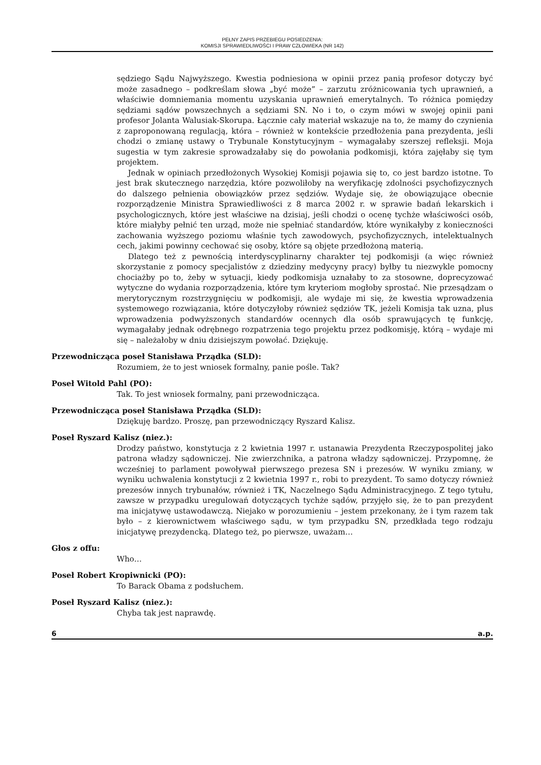PEŁNY ZAPIS PRZEBIEGU POSIEDZENIA:
KOMISJI SPRAWIEDLIWOŚCI I PRAW CZŁOWIEKA (NR 142)
sędziego Sądu Najwyższego. Kwestia podniesiona w opinii przez panią profesor dotyczy być może zasadnego – podkreślam słowa „być może” – zarzutu zróżnicowania tych uprawnień, a właściwie domniemania momentu uzyskania uprawnień emerytalnych. To różnica pomiędzy sędziami sądów powszechnych a sędziami SN. No i to, o czym mówi w swojej opinii pani profesor Jolanta Walusiak-Skorupa. Łącznie cały materiał wskazuje na to, że mamy do czynienia z zaproponowaną regulacją, która – również w kontekście przedłożenia pana prezydenta, jeśli chodzi o zmianę ustawy o Trybunale Konstytucyjnym – wymagałaby szerszej refleksji. Moja sugestia w tym zakresie sprowadzałaby się do powołania podkomisji, która zajęłaby się tym projektem.
Jednak w opiniach przedłożonych Wysokiej Komisji pojawia się to, co jest bardzo istotne. To jest brak skutecznego narzędzia, które pozwoliłoby na weryfikację zdolności psychofizycznych do dalszego pełnienia obowiązków przez sędziów. Wydaje się, że obowiązujące obecnie rozporządzenie Ministra Sprawiedliwości z 8 marca 2002 r. w sprawie badań lekarskich i psychologicznych, które jest właściwe na dzisiaj, jeśli chodzi o ocenę tychże właściwości osób, które miałyby pełnić ten urząd, może nie spełniać standardów, które wynikałyby z konieczności zachowania wyższego poziomu właśnie tych zawodowych, psychofizycznych, intelektualnych cech, jakimi powinny cechować się osoby, które są objęte przedłożoną materią.
Dlatego też z pewnością interdyscyplinarny charakter tej podkomisji (a więc również skorzystanie z pomocy specjalistów z dziedziny medycyny pracy) byłby tu niezwykle pomocny chociażby po to, żeby w sytuacji, kiedy podkomisja uznałaby to za stosowne, doprecyzować wytyczne do wydania rozporządzenia, które tym kryteriom mogłoby sprostać. Nie przesądzam o merytorycznym rozstrzygnięciu w podkomisji, ale wydaje mi się, że kwestia wprowadzenia systemowego rozwiązania, które dotyczyłoby również sędziów TK, jeżeli Komisja tak uzna, plus wprowadzenia podwyższonych standardów ocennych dla osób sprawujących tę funkcję, wymagałaby jednak odrębnego rozpatrzenia tego projektu przez podkomisję, którą – wydaje mi się – należałoby w dniu dzisiejszym powołać. Dziękuję.
Przewodnicząca poseł Stanisława Prządka (SLD):
Rozumiem, że to jest wniosek formalny, panie pośle. Tak?
Poseł Witold Pahl (PO):
Tak. To jest wniosek formalny, pani przewodnicząca.
Przewodnicząca poseł Stanisława Prządka (SLD):
Dziękuję bardzo. Proszę, pan przewodniczący Ryszard Kalisz.
Poseł Ryszard Kalisz (niez.):
Drodzy państwo, konstytucja z 2 kwietnia 1997 r. ustanawia Prezydenta Rzeczypospolitej jako patrona władzy sądowniczej. Nie zwierzchnika, a patrona władzy sądowniczej. Przypomnę, że wcześniej to parlament powoływał pierwszego prezesa SN i prezesów. W wyniku zmiany, w wyniku uchwalenia konstytucji z 2 kwietnia 1997 r., robi to prezydent. To samo dotyczy również prezesów innych trybunałów, również i TK, Naczelnego Sądu Administracyjnego. Z tego tytułu, zawsze w przypadku uregulowań dotyczących tychże sądów, przyjęło się, że to pan prezydent ma inicjatywę ustawodawczą. Niejako w porozumieniu – jestem przekonany, że i tym razem tak było – z kierownictwem właściwego sądu, w tym przypadku SN, przedkłada tego rodzaju inicjatywę prezydencką. Dlatego też, po pierwsze, uważam…
Głos z offu:
Who…
Poseł Robert Kropiwnicki (PO):
To Barack Obama z podsłuchem.
Poseł Ryszard Kalisz (niez.):
Chyba tak jest naprawdę.
6 a.p.